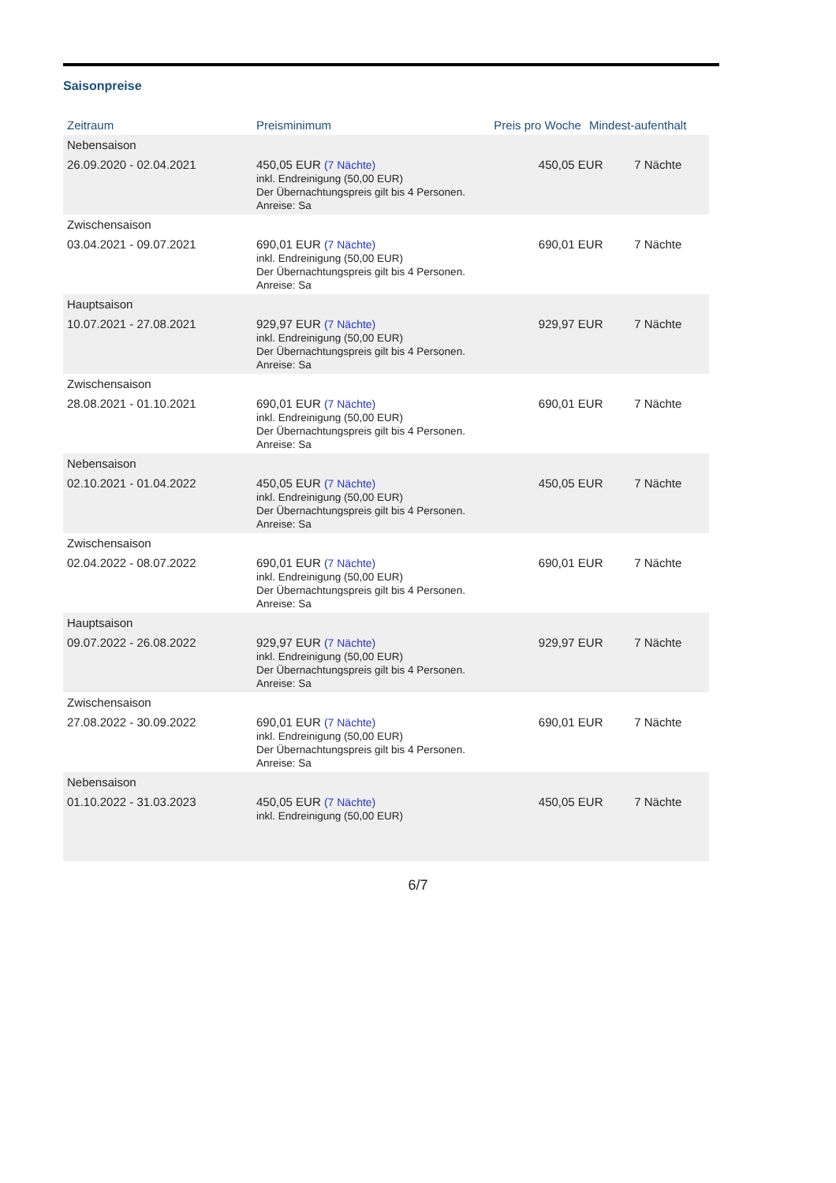Saisonpreise
| Zeitraum | Preisminimum | Preis pro Woche | Mindest-aufenthalt |
| --- | --- | --- | --- |
| Nebensaison | | | |
| 26.09.2020 - 02.04.2021 | 450,05 EUR (7 Nächte) inkl. Endreinigung (50,00 EUR) Der Übernachtungspreis gilt bis 4 Personen. Anreise: Sa | 450,05 EUR | 7 Nächte |
| Zwischensaison | | | |
| 03.04.2021 - 09.07.2021 | 690,01 EUR (7 Nächte) inkl. Endreinigung (50,00 EUR) Der Übernachtungspreis gilt bis 4 Personen. Anreise: Sa | 690,01 EUR | 7 Nächte |
| Hauptsaison | | | |
| 10.07.2021 - 27.08.2021 | 929,97 EUR (7 Nächte) inkl. Endreinigung (50,00 EUR) Der Übernachtungspreis gilt bis 4 Personen. Anreise: Sa | 929,97 EUR | 7 Nächte |
| Zwischensaison | | | |
| 28.08.2021 - 01.10.2021 | 690,01 EUR (7 Nächte) inkl. Endreinigung (50,00 EUR) Der Übernachtungspreis gilt bis 4 Personen. Anreise: Sa | 690,01 EUR | 7 Nächte |
| Nebensaison | | | |
| 02.10.2021 - 01.04.2022 | 450,05 EUR (7 Nächte) inkl. Endreinigung (50,00 EUR) Der Übernachtungspreis gilt bis 4 Personen. Anreise: Sa | 450,05 EUR | 7 Nächte |
| Zwischensaison | | | |
| 02.04.2022 - 08.07.2022 | 690,01 EUR (7 Nächte) inkl. Endreinigung (50,00 EUR) Der Übernachtungspreis gilt bis 4 Personen. Anreise: Sa | 690,01 EUR | 7 Nächte |
| Hauptsaison | | | |
| 09.07.2022 - 26.08.2022 | 929,97 EUR (7 Nächte) inkl. Endreinigung (50,00 EUR) Der Übernachtungspreis gilt bis 4 Personen. Anreise: Sa | 929,97 EUR | 7 Nächte |
| Zwischensaison | | | |
| 27.08.2022 - 30.09.2022 | 690,01 EUR (7 Nächte) inkl. Endreinigung (50,00 EUR) Der Übernachtungspreis gilt bis 4 Personen. Anreise: Sa | 690,01 EUR | 7 Nächte |
| Nebensaison | | | |
| 01.10.2022 - 31.03.2023 | 450,05 EUR (7 Nächte) inkl. Endreinigung (50,00 EUR) | 450,05 EUR | 7 Nächte |
6/7